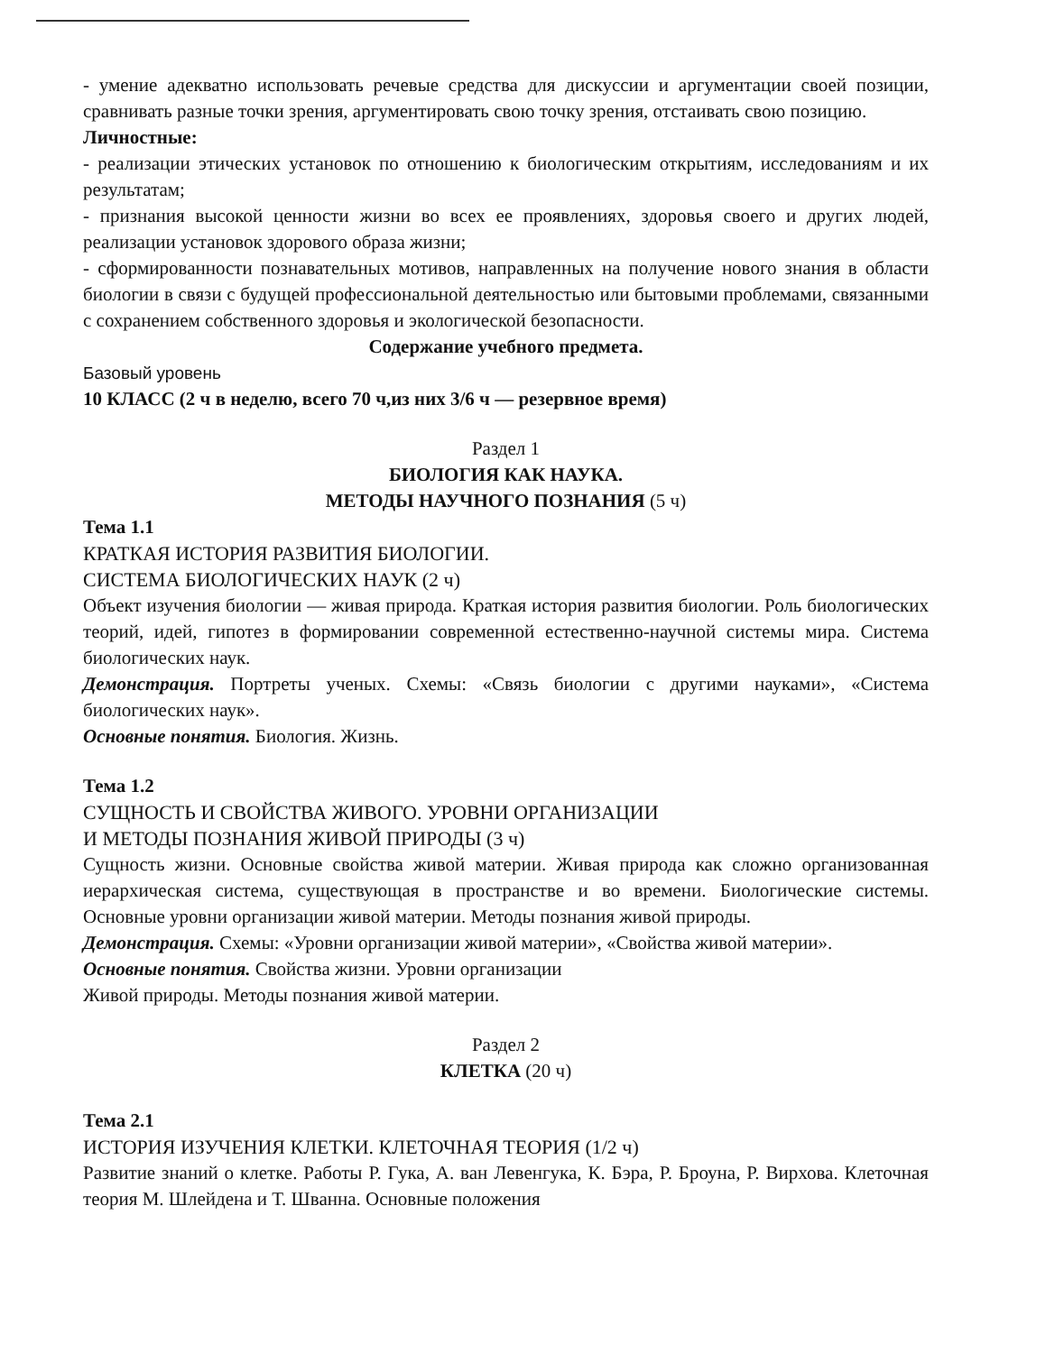- умение адекватно использовать речевые средства для дискуссии и аргументации своей позиции, сравнивать разные точки зрения, аргументировать свою точку зрения, отстаивать свою позицию.
Личностные:
- реализации этических установок по отношению к биологическим открытиям, исследованиям и их результатам;
- признания высокой ценности жизни во всех ее проявлениях, здоровья своего и других людей, реализации установок здорового образа жизни;
- сформированности познавательных мотивов, направленных на получение нового знания в области биологии в связи с будущей профессиональной деятельностью или бытовыми проблемами, связанными с сохранением собственного здоровья и экологической безопасности.
Содержание учебного предмета.
Базовый уровень
10 КЛАСС (2 ч в неделю, всего 70 ч,из них 3/6 ч — резервное время)
Раздел 1
БИОЛОГИЯ КАК НАУКА.
МЕТОДЫ НАУЧНОГО ПОЗНАНИЯ (5 ч)
Тема 1.1
КРАТКАЯ ИСТОРИЯ РАЗВИТИЯ БИОЛОГИИ.
СИСТЕМА БИОЛОГИЧЕСКИХ НАУК (2 ч)
Объект изучения биологии — живая природа. Краткая история развития биологии. Роль биологических теорий, идей, гипотез в формировании современной естественно-научной системы мира. Система биологических наук.
Демонстрация. Портреты ученых. Схемы: «Связь биологии с другими науками», «Система биологических наук».
Основные понятия. Биология. Жизнь.
Тема 1.2
СУЩНОСТЬ И СВОЙСТВА ЖИВОГО. УРОВНИ ОРГАНИЗАЦИИ
И МЕТОДЫ ПОЗНАНИЯ ЖИВОЙ ПРИРОДЫ (3 ч)
Сущность жизни. Основные свойства живой материи. Живая природа как сложно организованная иерархическая система, существующая в пространстве и во времени. Биологические системы. Основные уровни организации живой материи. Методы познания живой природы.
Демонстрация. Схемы: «Уровни организации живой материи», «Свойства живой материи».
Основные понятия. Свойства жизни. Уровни организации
Живой природы. Методы познания живой материи.
Раздел 2
КЛЕТКА (20 ч)
Тема 2.1
ИСТОРИЯ ИЗУЧЕНИЯ КЛЕТКИ. КЛЕТОЧНАЯ ТЕОРИЯ (1/2 ч)
Развитие знаний о клетке. Работы Р. Гука, А. ван Левенгука, К. Бэра, Р. Броуна, Р. Вирхова. Клеточная теория М. Шлейдена и Т. Шванна. Основные положения